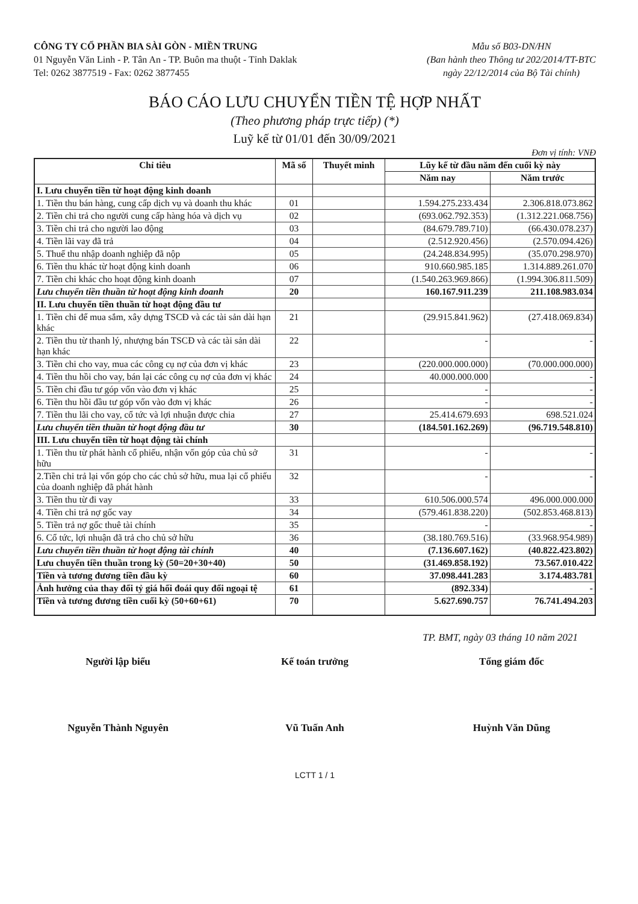CÔNG TY CỔ PHẦN BIA SÀI GÒN - MIỀN TRUNG
01 Nguyễn Văn Linh - P. Tân An - TP. Buôn ma thuột - Tỉnh Daklak
Tel: 0262 3877519 - Fax: 0262 3877455
Mẫu số B03-DN/HN
(Ban hành theo Thông tư 202/2014/TT-BTC
ngày 22/12/2014 của Bộ Tài chính)
BÁO CÁO LƯU CHUYỂN TIỀN TỆ HỢP NHẤT
(Theo phương pháp trực tiếp) (*)
Luỹ kế từ 01/01 đến 30/09/2021
Đơn vị tính: VNĐ
| Chỉ tiêu | Mã số | Thuyết minh | Lũy kế từ đầu năm đến cuối kỳ này | |
| --- | --- | --- | --- | --- |
| | | | Năm nay | Năm trước |
| I. Lưu chuyển tiền từ hoạt động kinh doanh | | | | |
| 1. Tiền thu bán hàng, cung cấp dịch vụ và doanh thu khác | 01 | | 1.594.275.233.434 | 2.306.818.073.862 |
| 2. Tiền chi trả cho người cung cấp hàng hóa và dịch vụ | 02 | | (693.062.792.353) | (1.312.221.068.756) |
| 3. Tiền chi trả cho người lao động | 03 | | (84.679.789.710) | (66.430.078.237) |
| 4. Tiền lãi vay đã trả | 04 | | (2.512.920.456) | (2.570.094.426) |
| 5. Thuế thu nhập doanh nghiệp đã nộp | 05 | | (24.248.834.995) | (35.070.298.970) |
| 6. Tiền thu khác từ hoạt động kinh doanh | 06 | | 910.660.985.185 | 1.314.889.261.070 |
| 7. Tiền chi khác cho hoạt động kinh doanh | 07 | | (1.540.263.969.866) | (1.994.306.811.509) |
| Lưu chuyển tiền thuần từ hoạt động kinh doanh | 20 | | 160.167.911.239 | 211.108.983.034 |
| II. Lưu chuyển tiền thuần từ hoạt động đầu tư | | | | |
| 1. Tiền chi để mua sắm, xây dựng TSCĐ và các tài sản dài hạn khác | 21 | | (29.915.841.962) | (27.418.069.834) |
| 2. Tiền thu từ thanh lý, nhượng bán TSCĐ và các tài sản dài hạn khác | 22 | | - | - |
| 3. Tiền chi cho vay, mua các công cụ nợ của đơn vị khác | 23 | | (220.000.000.000) | (70.000.000.000) |
| 4. Tiền thu hồi cho vay, bán lại các công cụ nợ của đơn vị khác | 24 | | 40.000.000.000 | - |
| 5. Tiền chi đầu tư góp vốn vào đơn vị khác | 25 | | - | - |
| 6. Tiền thu hồi đầu tư góp vốn vào đơn vị khác | 26 | | - | - |
| 7. Tiền thu lãi cho vay, cổ tức và lợi nhuận được chia | 27 | | 25.414.679.693 | 698.521.024 |
| Lưu chuyển tiền thuần từ hoạt động đầu tư | 30 | | (184.501.162.269) | (96.719.548.810) |
| III. Lưu chuyển tiền từ hoạt động tài chính | | | | |
| 1. Tiền thu từ phát hành cổ phiếu, nhận vốn góp của chủ sở hữu | 31 | | - | - |
| 2.Tiền chi trả lại vốn góp cho các chủ sở hữu, mua lại cổ phiếu của doanh nghiệp đã phát hành | 32 | | - | - |
| 3. Tiền thu từ đi vay | 33 | | 610.506.000.574 | 496.000.000.000 |
| 4. Tiền chi trả nợ gốc vay | 34 | | (579.461.838.220) | (502.853.468.813) |
| 5. Tiền trả nợ gốc thuê tài chính | 35 | | - | - |
| 6. Cổ tức, lợi nhuận đã trả cho chủ sở hữu | 36 | | (38.180.769.516) | (33.968.954.989) |
| Lưu chuyển tiền thuần từ hoạt động tài chính | 40 | | (7.136.607.162) | (40.822.423.802) |
| Lưu chuyển tiền thuần trong kỳ (50=20+30+40) | 50 | | (31.469.858.192) | 73.567.010.422 |
| Tiền và tương đương tiền đầu kỳ | 60 | | 37.098.441.283 | 3.174.483.781 |
| Ảnh hưởng của thay đổi tỷ giá hối đoái quy đổi ngoại tệ | 61 | | (892.334) | - |
| Tiền và tương đương tiền cuối kỳ (50+60+61) | 70 | | 5.627.690.757 | 76.741.494.203 |
TP. BMT, ngày 03 tháng 10 năm 2021
Người lập biểu
Nguyễn Thành Nguyên
Kế toán trưởng
Vũ Tuấn Anh
Tổng giám đốc
Huỳnh Văn Dũng
LCTT 1 / 1